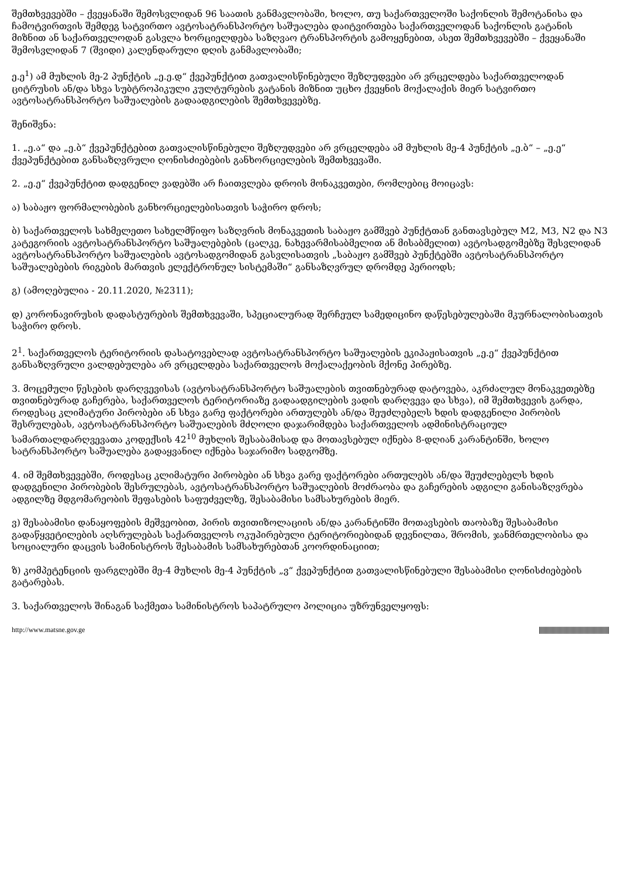შემთხვევებში – ქვეყანაში შემოსვლიდან 96 საათის განმავლობაში, ხოლო, თუ საქართველოში საქონლის შემოტანისა და ჩამოტვირთვის შემდეგ სატვირთო ავტოსატრანსპორტო საშუალება დაიტვირთება საქართველოდან საქონლის გატანის მიზნით ან საქართველოდან გასვლა ხორციელდება საზღვაო ტრანსპორტის გამოყენებით, ასეთ შემთხვევებში – ქვეყანაში შემოსვლიდან 7 (შვიდი) კალენდარული დღის განმავლობაში;
ე.ე<sup>1</sup>) ამ მუხლის მე-2 პუნქტის „ე.ე.დ“ ქვეპუნქტით გათვალისწინებული შეზღუდვები არ ვრცელდება საქართველოდან ციტრუსის ან/და სხვა სუბტროპიკული კულტურების გატანის მიზნით უცხო ქვეყნის მოქალაქის მიერ სატვირთო ავტოსატრანსპორტო საშუალების გადაადგილების შემთხვევებზე.
შენიშვნა:
1. „ე.ა“ და „ე.ბ“ ქვეპუნქტებით გათვალისწინებული შეზღუდვები არ ვრცელდება ამ მუხლის მე-4 პუნქტის „ე.ბ“ – „ე.ე“ ქვეპუნქტებით განსაზღვრული ღონისძიებების განხორციელების შემთხვევაში.
2. „ე.ე“ ქვეპუნქტით დადგენილ ვადებში არ ჩაითვლება დროის მონაკვეთები, რომლებიც მოიცავს:
ა) საბაჟო ფორმალობების განხორციელებისათვის საჭირო დროს;
ბ) საქართველოს სახმელეთო სახელმწიფო საზღვრის მონაკვეთის საბაჟო გამშვებ პუნქტთან განთავსებულ M2, M3, N2 და N3 კატეგორიის ავტოსატრანსპორტო საშუალებების (ცალკე, ნახევარმისაბმელით ან მისაბმელით) ავტოსადგომებზე შესვლიდან ავტოსატრანსპორტო საშუალების ავტოსადგომიდან გასვლისათვის „საბაჟო გამშვებ პუნქტებში ავტოსატრანსპორტო საშუალებების რიგების მართვის ელექტრონულ სისტემაში“ განსაზღვრულ დრომდე პერიოდს;
გ) (ამოღებულია - 20.11.2020, №2311);
დ) კორონავირუსის დადასტურების შემთხვევაში, სპეციალურად შერჩეულ სამედიცინო დაწესებულებაში მკურნალობისათვის საჭირო დროს.
2<sup>1</sup>. საქართველოს ტერიტორიის დასატოვებლად ავტოსატრანსპორტო საშუალების ეკიპაჟისათვის „ე.ე“ ქვეპუნქტით განსაზღვრული ვალდებულება არ ვრცელდება საქართველოს მოქალაქეობის მქონე პირებზე.
3. მოცემული წესების დარღვევისას (ავტოსატრანსპორტო საშუალების თვითნებურად დატოვება, აკრძალულ მონაკვეთებზე თვითნებურად გაჩერება, საქართველოს ტერიტორიაზე გადაადგილების ვადის დარღვევა და სხვა), იმ შემთხვევის გარდა, როდესაც კლიმატური პირობები ან სხვა გარე ფაქტორები ართულებს ან/და შეუძლებელს ხდის დადგენილი პირობის შესრულებას, ავტოსატრანსპორტო საშუალების მძღოლი დაჯარიმდება საქართველოს ადმინისტრაციულ სამართალდარღვევათა კოდექსის 42<sup>10</sup> მუხლის შესაბამისად და მოთავსებულ იქნება 8-დღიან კარანტინში, ხოლო სატრანსპორტო საშუალება გადაყვანილ იქნება საჯარიმო სადგომზე.
4. იმ შემთხვევებში, როდესაც კლიმატური პირობები ან სხვა გარე ფაქტორები ართულებს ან/და შეუძლებელს ხდის დადგენილი პირობების შესრულებას, ავტოსატრანსპორტო საშუალების მოძრაობა და გაჩერების ადგილი განისაზღვრება ადგილზე მდგომარეობის შეფასების საფუძველზე, შესაბამისი სამსახურების მიერ.
ვ) შესაბამისი დანაყოფების მეშვეობით, პირის თვითიზოლაციის ან/და კარანტინში მოთავსების თაობაზე შესაბამისი გადაწყვეტილების აღსრულებას საქართველოს ოკუპირებული ტერიტორიებიდან დევნილთა, შრომის, ჯანმრთელობისა და სოციალური დაცვის სამინისტროს შესაბამის სამსახურებთან კოორდინაციით;
ზ) კომპეტენციის ფარგლებში მე-4 მუხლის მე-4 პუნქტის „ვ“ ქვეპუნქტით გათვალისწინებული შესაბამისი ღონისძიებების გატარებას.
3. საქართველოს შინაგან საქმეთა სამინისტროს საპატრულო პოლიცია უზრუნველყოფს:
http://www.matsne.gov.ge